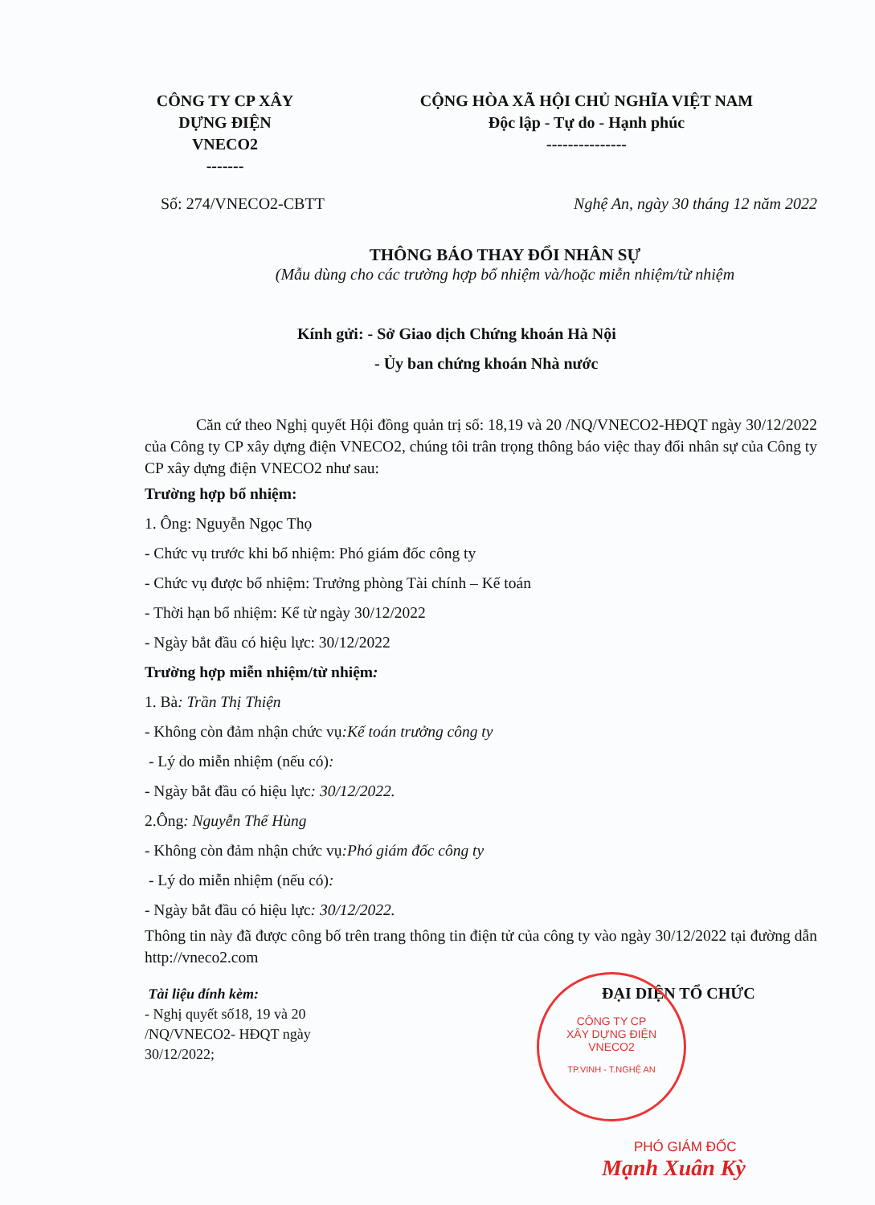CÔNG TY CP XÂY DỰNG ĐIỆN VNECO2
-------
CỘNG HÒA XÃ HỘI CHỦ NGHĨA VIỆT NAM
Độc lập - Tự do - Hạnh phúc
---------------
Số: 274/VNECO2-CBTT Nghệ An, ngày 30 tháng 12 năm 2022
THÔNG BÁO THAY ĐỔI NHÂN SỰ
(Mẫu dùng cho các trường hợp bổ nhiệm và/hoặc miễn nhiệm/từ nhiệm
Kính gửi: - Sở Giao dịch Chứng khoán Hà Nội
- Ủy ban chứng khoán Nhà nước
Căn cứ theo Nghị quyết Hội đồng quản trị số: 18,19 và 20 /NQ/VNECO2-HĐQT ngày 30/12/2022 của Công ty CP xây dựng điện VNECO2, chúng tôi trân trọng thông báo việc thay đổi nhân sự của Công ty CP xây dựng điện VNECO2 như sau:
Trường hợp bổ nhiệm:
1. Ông: Nguyễn Ngọc Thọ
- Chức vụ trước khi bổ nhiệm: Phó giám đốc công ty
- Chức vụ được bổ nhiệm: Trưởng phòng Tài chính – Kế toán
- Thời hạn bổ nhiệm: Kể từ ngày 30/12/2022
- Ngày bắt đầu có hiệu lực: 30/12/2022
Trường hợp miễn nhiệm/từ nhiệm:
1. Bà: Trần Thị Thiện
- Không còn đảm nhận chức vụ:Kế toán trưởng công ty
- Lý do miễn nhiệm (nếu có):
- Ngày bắt đầu có hiệu lực: 30/12/2022.
2.Ông: Nguyễn Thế Hùng
- Không còn đảm nhận chức vụ:Phó giám đốc công ty
- Lý do miễn nhiệm (nếu có):
- Ngày bắt đầu có hiệu lực: 30/12/2022.
Thông tin này đã được công bố trên trang thông tin điện tử của công ty vào ngày 30/12/2022 tại đường dẫn http://vneco2.com
Tài liệu đính kèm:
- Nghị quyết số18, 19 và 20 /NQ/VNECO2- HĐQT ngày 30/12/2022;
ĐẠI DIỆN TỔ CHỨC
PHÓ GIÁM ĐỐC
Mạnh Xuân Kỳ
CÔNG TY CP
XÂY DỰNG ĐIỆN
VNECO2
TP.VINH - T.NGHỆ AN